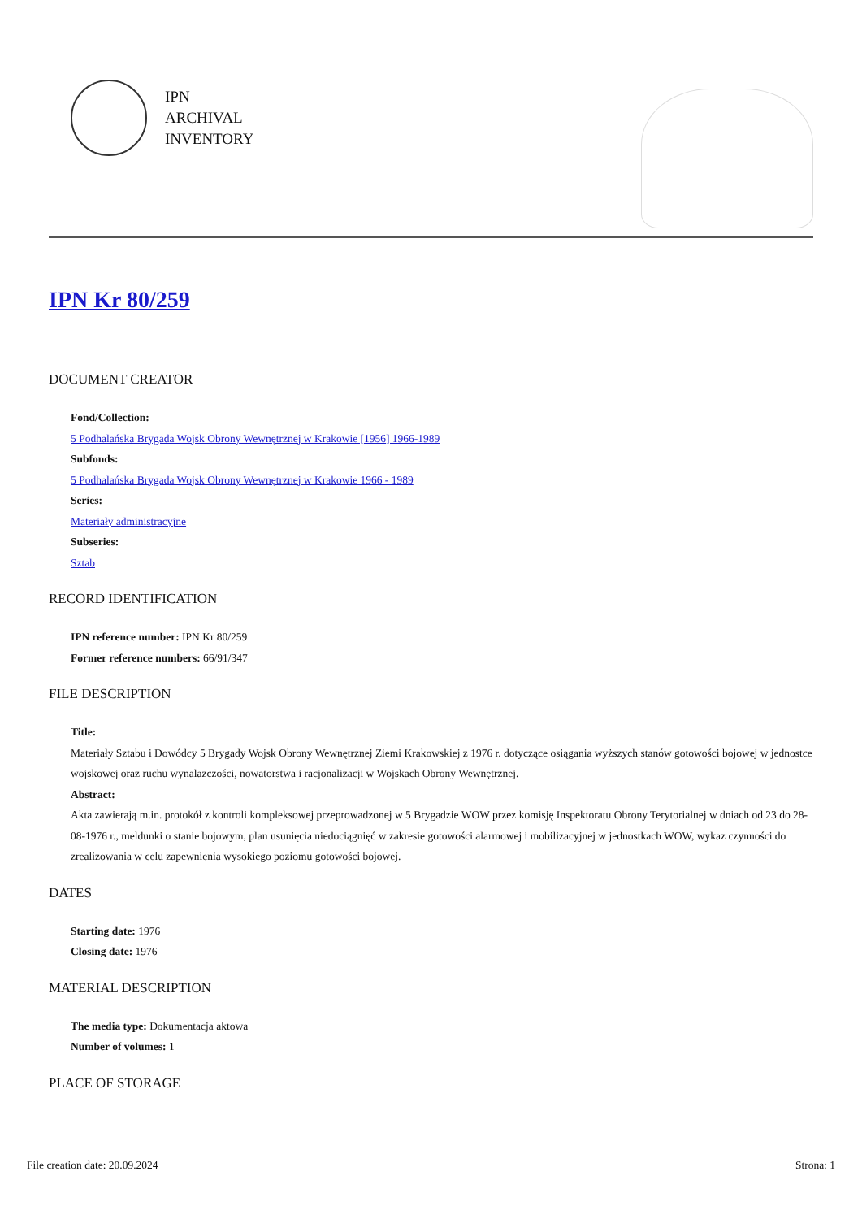IPN
ARCHIVAL
INVENTORY
IPN Kr 80/259
DOCUMENT CREATOR
Fond/Collection:
5 Podhalańska Brygada Wojsk Obrony Wewnętrznej w Krakowie [1956] 1966-1989
Subfonds:
5 Podhalańska Brygada Wojsk Obrony Wewnętrznej w Krakowie 1966 - 1989
Series:
Materiały administracyjne
Subseries:
Sztab
RECORD IDENTIFICATION
IPN reference number: IPN Kr 80/259
Former reference numbers: 66/91/347
FILE DESCRIPTION
Title:
Materiały Sztabu i Dowódcy 5 Brygady Wojsk Obrony Wewnętrznej Ziemi Krakowskiej z 1976 r. dotyczące osiągania wyższych stanów gotowości bojowej w jednostce wojskowej oraz ruchu wynalazczości, nowatorstwa i racjonalizacji w Wojskach Obrony Wewnętrznej.
Abstract:
Akta zawierają m.in. protokół z kontroli kompleksowej przeprowadzonej w 5 Brygadzie WOW przez komisję Inspektoratu Obrony Terytorialnej w dniach od 23 do 28-08-1976 r., meldunki o stanie bojowym, plan usunięcia niedociągnięć w zakresie gotowości alarmowej i mobilizacyjnej w jednostkach WOW, wykaz czynności do zrealizowania w celu zapewnienia wysokiego poziomu gotowości bojowej.
DATES
Starting date: 1976
Closing date: 1976
MATERIAL DESCRIPTION
The media type: Dokumentacja aktowa
Number of volumes: 1
PLACE OF STORAGE
File creation date: 20.09.2024 Strona: 1